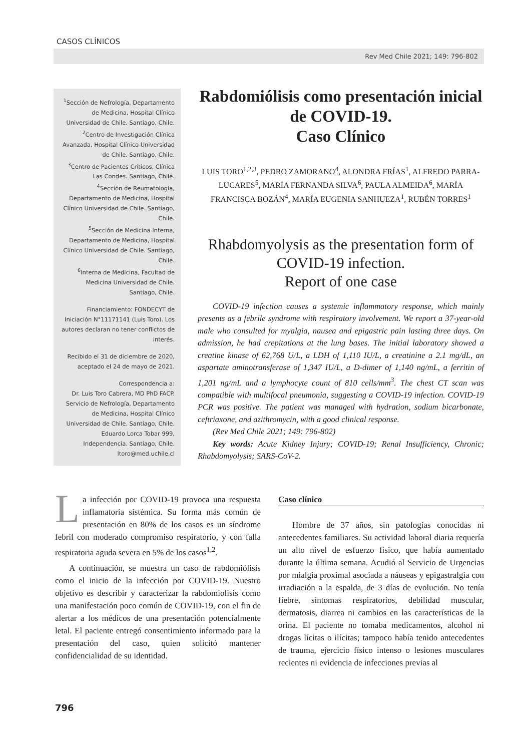CASOS CLÍNICOS
Rev Med Chile 2021; 149: 796-802
<sup>1</sup> Sección de Nefrología, Departamento de Medicina, Hospital Clínico Universidad de Chile. Santiago, Chile.
<sup>2</sup> Centro de Investigación Clínica Avanzada, Hospital Clínico Universidad de Chile. Santiago, Chile.
<sup>3</sup> Centro de Pacientes Críticos, Clínica Las Condes. Santiago, Chile.
<sup>4</sup> Sección de Reumatología, Departamento de Medicina, Hospital Clínico Universidad de Chile. Santiago, Chile.
<sup>5</sup> Sección de Medicina Interna, Departamento de Medicina, Hospital Clínico Universidad de Chile. Santiago, Chile.
<sup>6</sup> Interna de Medicina, Facultad de Medicina Universidad de Chile. Santiago, Chile.
Financiamiento: FONDECYT de Iniciación N°11171141 (Luis Toro). Los autores declaran no tener conflictos de interés.
Recibido el 31 de diciembre de 2020, aceptado el 24 de mayo de 2021.
Correspondencia a:
Dr. Luis Toro Cabrera, MD PhD FACP. Servicio de Nefrología, Departamento de Medicina, Hospital Clínico Universidad de Chile. Santiago, Chile. Eduardo Lorca Tobar 999, Independencia. Santiago, Chile. ltoro@med.uchile.cl
Rabdomiólisis como presentación inicial de COVID-19.
Caso Clínico
LUIS TORO<sup>1,2,3</sup>, PEDRO ZAMORANO<sup>4</sup>, ALONDRA FRÍAS<sup>1</sup>, ALFREDO PARRA-LUCARES<sup>5</sup>, MARÍA FERNANDA SILVA<sup>6</sup>, PAULA ALMEIDA<sup>6</sup>, MARÍA FRANCISCA BOZÁN<sup>4</sup>, MARÍA EUGENIA SANHUEZA<sup>1</sup>, RUBÉN TORRES<sup>1</sup>
Rhabdomyolysis as the presentation form of COVID-19 infection.
Report of one case
COVID-19 infection causes a systemic inflammatory response, which mainly presents as a febrile syndrome with respiratory involvement. We report a 37-year-old male who consulted for myalgia, nausea and epigastric pain lasting three days. On admission, he had crepitations at the lung bases. The initial laboratory showed a creatine kinase of 62,768 U/L, a LDH of 1,110 IU/L, a creatinine a 2.1 mg/dL, an aspartate aminotransferase of 1,347 IU/L, a D-dimer of 1,140 ng/mL, a ferritin of 1,201 ng/mL and a lymphocyte count of 810 cells/mm<sup>3</sup>. The chest CT scan was compatible with multifocal pneumonia, suggesting a COVID-19 infection. COVID-19 PCR was positive. The patient was managed with hydration, sodium bicarbonate, ceftriaxone, and azithromycin, with a good clinical response.
(Rev Med Chile 2021; 149: 796-802)
Key words: Acute Kidney Injury; COVID-19; Renal Insufficiency, Chronic; Rhabdomyolysis; SARS-CoV-2.
La infección por COVID-19 provoca una respuesta inflamatoria sistémica. Su forma más común de presentación en 80% de los casos es un síndrome febril con moderado compromiso respiratorio, y con falla respiratoria aguda severa en 5% de los casos<sup>1,2</sup>.
A continuación, se muestra un caso de rabdomiólisis como el inicio de la infección por COVID-19. Nuestro objetivo es describir y caracterizar la rabdomiolisis como una manifestación poco común de COVID-19, con el fin de alertar a los médicos de una presentación potencialmente letal. El paciente entregó consentimiento informado para la presentación del caso, quien solicitó mantener confidencialidad de su identidad.
Caso clínico
Hombre de 37 años, sin patologías conocidas ni antecedentes familiares. Su actividad laboral diaria requería un alto nivel de esfuerzo físico, que había aumentado durante la última semana. Acudió al Servicio de Urgencias por mialgia proximal asociada a náuseas y epigastralgia con irradiación a la espalda, de 3 días de evolución. No tenía fiebre, síntomas respiratorios, debilidad muscular, dermatosis, diarrea ni cambios en las características de la orina. El paciente no tomaba medicamentos, alcohol ni drogas lícitas o ilícitas; tampoco había tenido antecedentes de trauma, ejercicio físico intenso o lesiones musculares recientes ni evidencia de infecciones previas al
796